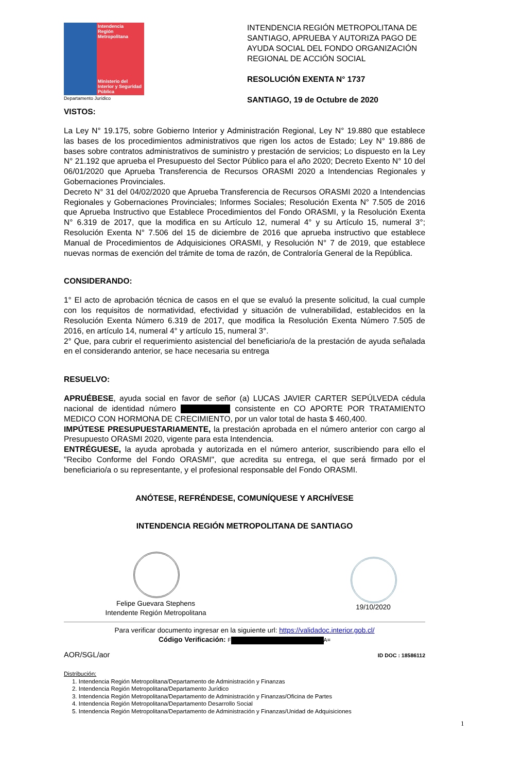Intendencia
Región
Metropolitana
Ministerio del
Interior y Seguridad
Pública
Departamento Jurídico
INTENDENCIA REGIÓN METROPOLITANA DE SANTIAGO, APRUEBA Y AUTORIZA PAGO DE AYUDA SOCIAL DEL FONDO ORGANIZACIÓN REGIONAL DE ACCIÓN SOCIAL
RESOLUCIÓN EXENTA N° 1737
SANTIAGO, 19 de Octubre de 2020
VISTOS:
La Ley N° 19.175, sobre Gobierno Interior y Administración Regional, Ley N° 19.880 que establece las bases de los procedimientos administrativos que rigen los actos de Estado; Ley N° 19.886 de bases sobre contratos administrativos de suministro y prestación de servicios; Lo dispuesto en la Ley N° 21.192 que aprueba el Presupuesto del Sector Público para el año 2020; Decreto Exento N° 10 del 06/01/2020 que Aprueba Transferencia de Recursos ORASMI 2020 a Intendencias Regionales y Gobernaciones Provinciales.
Decreto N° 31 del 04/02/2020 que Aprueba Transferencia de Recursos ORASMI 2020 a Intendencias Regionales y Gobernaciones Provinciales; Informes Sociales; Resolución Exenta N° 7.505 de 2016 que Aprueba Instructivo que Establece Procedimientos del Fondo ORASMI, y la Resolución Exenta N° 6.319 de 2017, que la modifica en su Artículo 12, numeral 4° y su Artículo 15, numeral 3°; Resolución Exenta N° 7.506 del 15 de diciembre de 2016 que aprueba instructivo que establece Manual de Procedimientos de Adquisiciones ORASMI, y Resolución N° 7 de 2019, que establece nuevas normas de exención del trámite de toma de razón, de Contraloría General de la República.
CONSIDERANDO:
1° El acto de aprobación técnica de casos en el que se evaluó la presente solicitud, la cual cumple con los requisitos de normatividad, efectividad y situación de vulnerabilidad, establecidos en la Resolución Exenta Número 6.319 de 2017, que modifica la Resolución Exenta Número 7.505 de 2016, en artículo 14, numeral 4° y artículo 15, numeral 3°.
2° Que, para cubrir el requerimiento asistencial del beneficiario/a de la prestación de ayuda señalada en el considerando anterior, se hace necesaria su entrega
RESUELVO:
APRUÉBESE, ayuda social en favor de señor (a) LUCAS JAVIER CARTER SEPÚLVEDA cédula nacional de identidad número consistente en CO APORTE POR TRATAMIENTO MEDICO CON HORMONA DE CRECIMIENTO, por un valor total de hasta $ 460,400.
IMPÚTESE PRESUPUESTARIAMENTE, la prestación aprobada en el número anterior con cargo al Presupuesto ORASMI 2020, vigente para esta Intendencia.
ENTRÉGUESE, la ayuda aprobada y autorizada en el número anterior, suscribiendo para ello el "Recibo Conforme del Fondo ORASMI", que acredita su entrega, el que será firmado por el beneficiario/a o su representante, y el profesional responsable del Fondo ORASMI.
ANÓTESE, REFRÉNDESE, COMUNÍQUESE Y ARCHÍVESE
INTENDENCIA REGIÓN METROPOLITANA DE SANTIAGO
Felipe Guevara Stephens
Intendente Región Metropolitana
19/10/2020
Para verificar documento ingresar en la siguiente url: https://validadoc.interior.gob.cl/
Código Verificación: F A=
AOR/SGL/aor ID DOC : 18586112
Distribución:
1. Intendencia Región Metropolitana/Departamento de Administración y Finanzas
2. Intendencia Región Metropolitana/Departamento Jurídico
3. Intendencia Región Metropolitana/Departamento de Administración y Finanzas/Oficina de Partes
4. Intendencia Región Metropolitana/Departamento Desarrollo Social
5. Intendencia Región Metropolitana/Departamento de Administración y Finanzas/Unidad de Adquisiciones
1